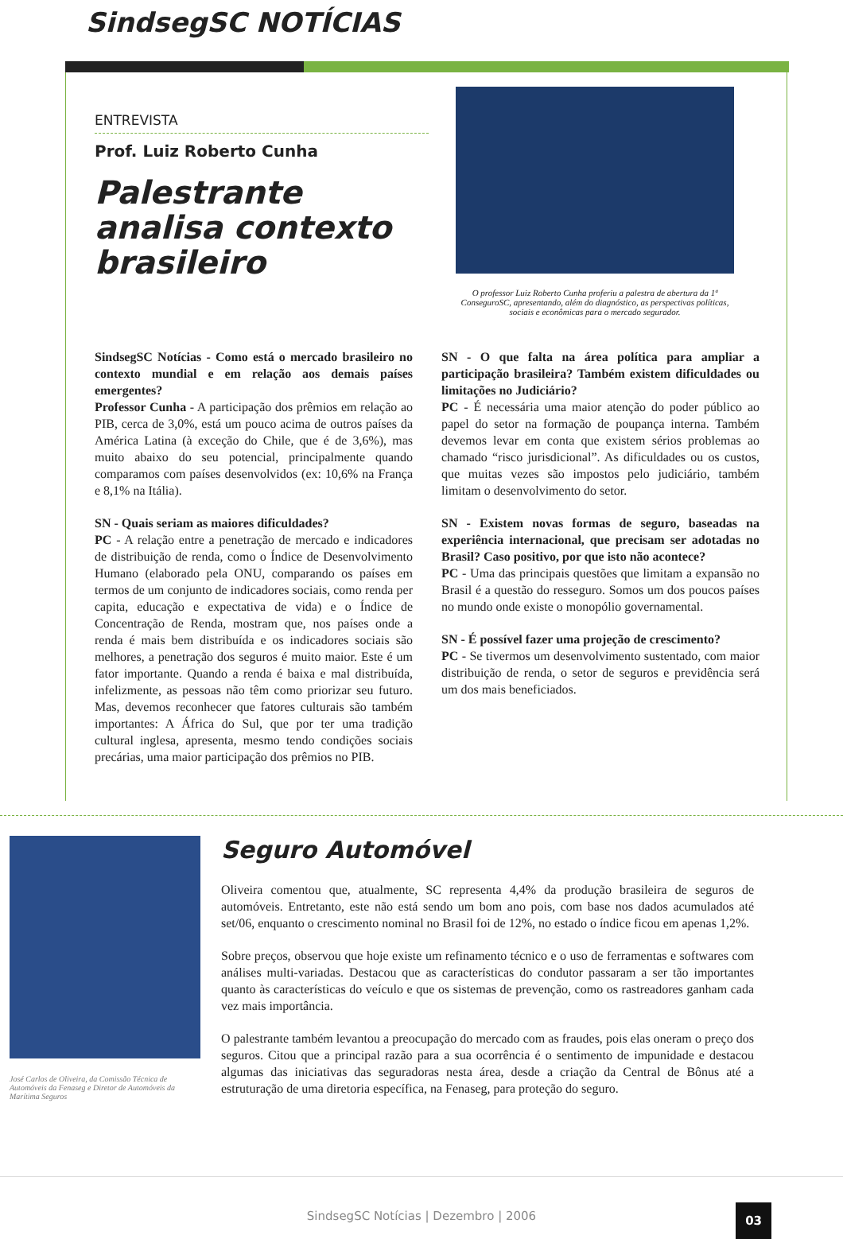SindsegSC NOTÍCIAS
ENTREVISTA
Prof. Luiz Roberto Cunha
Palestrante analisa contexto brasileiro
O professor Luiz Roberto Cunha proferiu a palestra de abertura da 1ª ConseguroSC, apresentando, além do diagnóstico, as perspectivas políticas, sociais e econômicas para o mercado segurador.
SindsegSC Notícias - Como está o mercado brasileiro no contexto mundial e em relação aos demais países emergentes?
Professor Cunha - A participação dos prêmios em relação ao PIB, cerca de 3,0%, está um pouco acima de outros países da América Latina (à exceção do Chile, que é de 3,6%), mas muito abaixo do seu potencial, principalmente quando comparamos com países desenvolvidos (ex: 10,6% na França e 8,1% na Itália).
SN - Quais seriam as maiores dificuldades?
PC - A relação entre a penetração de mercado e indicadores de distribuição de renda, como o Índice de Desenvolvimento Humano (elaborado pela ONU, comparando os países em termos de um conjunto de indicadores sociais, como renda per capita, educação e expectativa de vida) e o Índice de Concentração de Renda, mostram que, nos países onde a renda é mais bem distribuída e os indicadores sociais são melhores, a penetração dos seguros é muito maior. Este é um fator importante. Quando a renda é baixa e mal distribuída, infelizmente, as pessoas não têm como priorizar seu futuro. Mas, devemos reconhecer que fatores culturais são também importantes: A África do Sul, que por ter uma tradição cultural inglesa, apresenta, mesmo tendo condições sociais precárias, uma maior participação dos prêmios no PIB.
SN - O que falta na área política para ampliar a participação brasileira? Também existem dificuldades ou limitações no Judiciário?
PC - É necessária uma maior atenção do poder público ao papel do setor na formação de poupança interna. Também devemos levar em conta que existem sérios problemas ao chamado “risco jurisdicional”. As dificuldades ou os custos, que muitas vezes são impostos pelo judiciário, também limitam o desenvolvimento do setor.
SN - Existem novas formas de seguro, baseadas na experiência internacional, que precisam ser adotadas no Brasil? Caso positivo, por que isto não acontece?
PC - Uma das principais questões que limitam a expansão no Brasil é a questão do resseguro. Somos um dos poucos países no mundo onde existe o monopólio governamental.
SN - É possível fazer uma projeção de crescimento?
PC - Se tivermos um desenvolvimento sustentado, com maior distribuição de renda, o setor de seguros e previdência será um dos mais beneficiados.
José Carlos de Oliveira, da Comissão Técnica de Automóveis da Fenaseg e Diretor de Automóveis da Marítima Seguros
Seguro Automóvel
Oliveira comentou que, atualmente, SC representa 4,4% da produção brasileira de seguros de automóveis. Entretanto, este não está sendo um bom ano pois, com base nos dados acumulados até set/06, enquanto o crescimento nominal no Brasil foi de 12%, no estado o índice ficou em apenas 1,2%.
Sobre preços, observou que hoje existe um refinamento técnico e o uso de ferramentas e softwares com análises multi-variadas. Destacou que as características do condutor passaram a ser tão importantes quanto às características do veículo e que os sistemas de prevenção, como os rastreadores ganham cada vez mais importância.
O palestrante também levantou a preocupação do mercado com as fraudes, pois elas oneram o preço dos seguros. Citou que a principal razão para a sua ocorrência é o sentimento de impunidade e destacou algumas das iniciativas das seguradoras nesta área, desde a criação da Central de Bônus até a estruturação de uma diretoria específica, na Fenaseg, para proteção do seguro.
SindsegSC Notícias | Dezembro | 2006 03